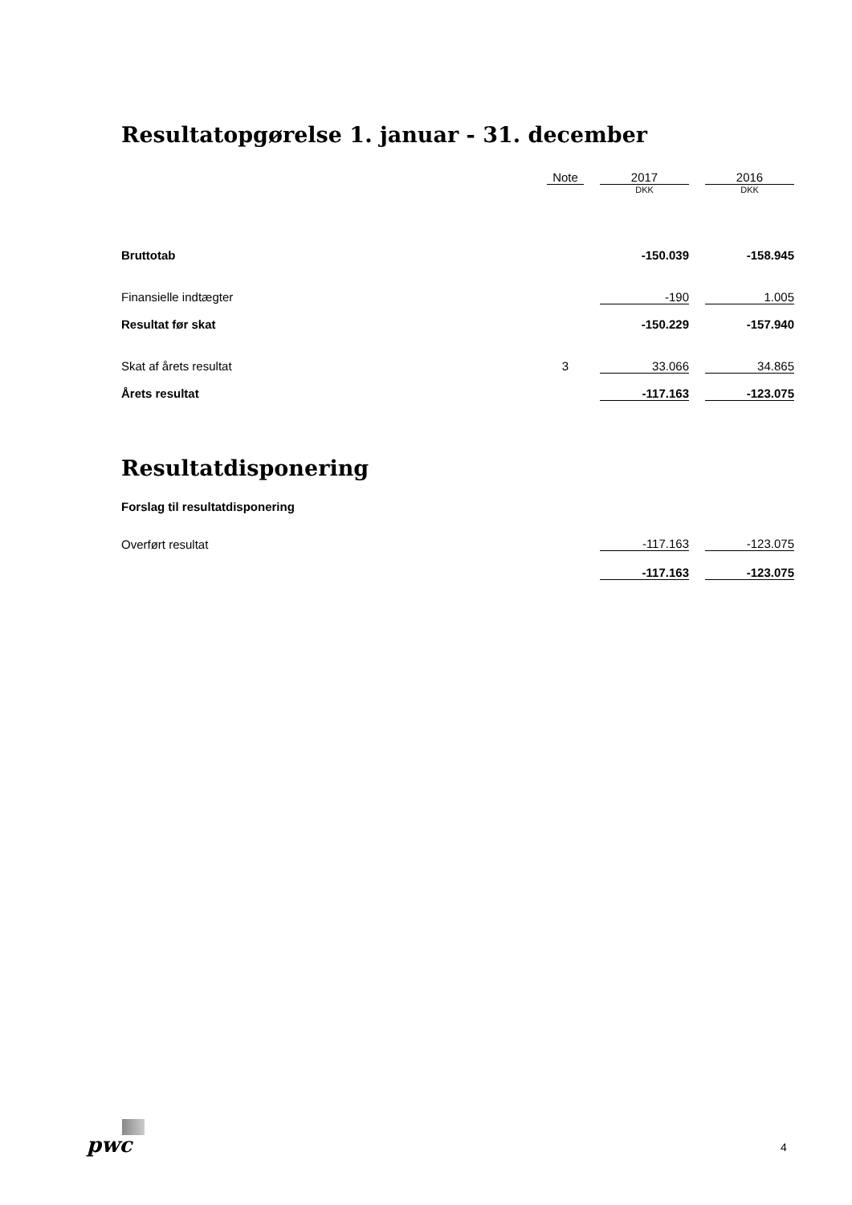Resultatopgørelse 1. januar - 31. december
| | Note | | 2017 | | 2016 |
| | | | DKK | | DKK |
| Bruttotab | | | -150.039 | | -158.945 |
| Finansielle indtægter | | | -190 | | 1.005 |
| Resultat før skat | | | -150.229 | | -157.940 |
| Skat af årets resultat | 3 | | 33.066 | | 34.865 |
| Årets resultat | | | -117.163 | | -123.075 |
Resultatdisponering
Forslag til resultatdisponering
| Overført resultat | | -117.163 | | -123.075 |
| | | -117.163 | | -123.075 |
pwc 4